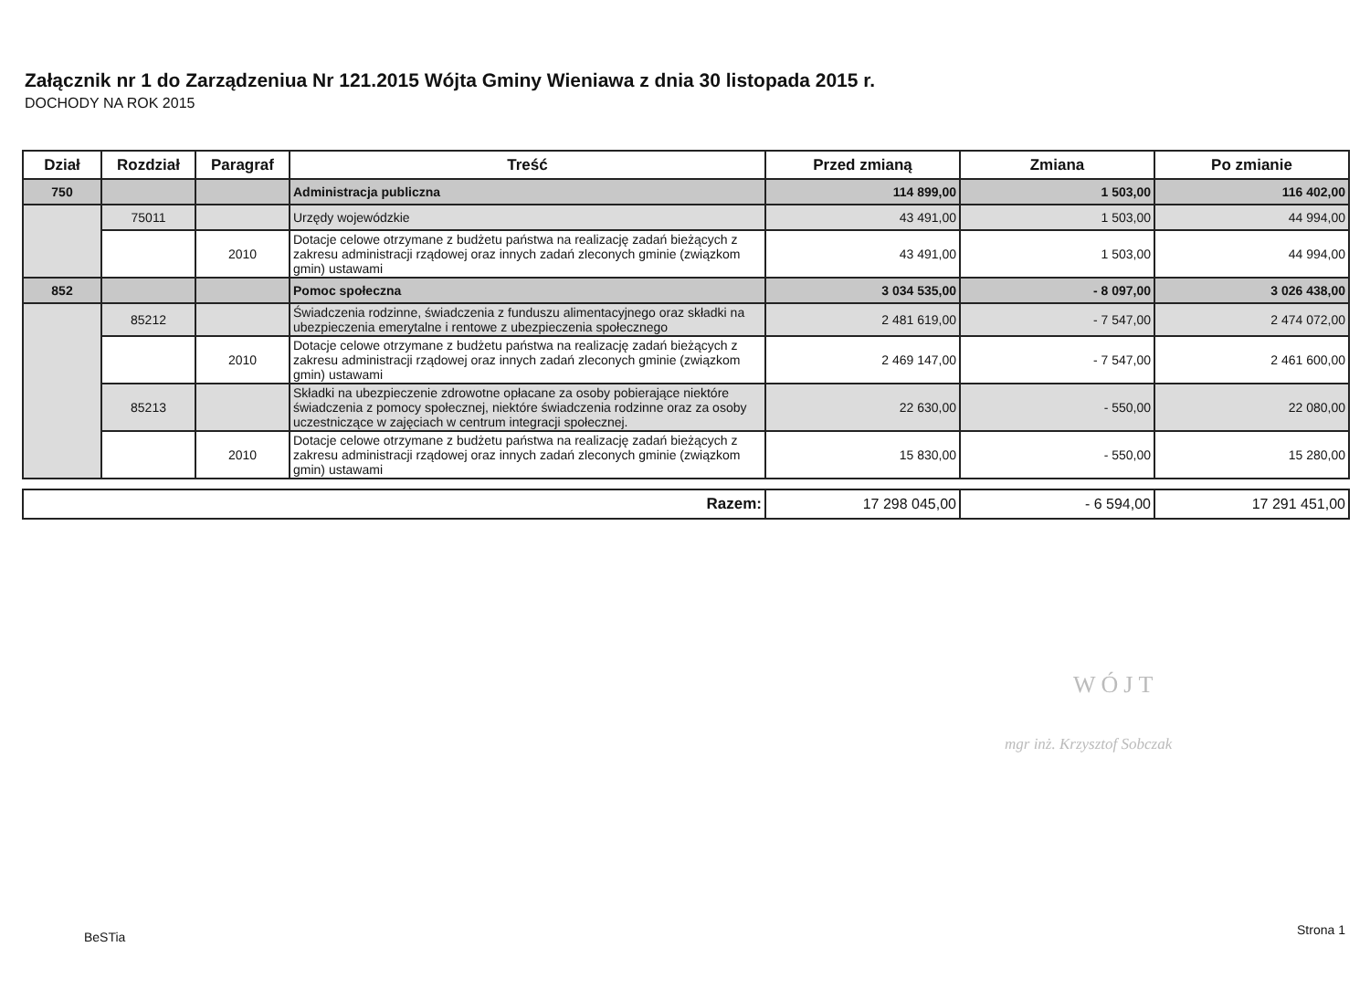Załącznik nr 1 do Zarządzeniua Nr 121.2015 Wójta Gminy Wieniawa z dnia 30 listopada 2015 r.
DOCHODY NA ROK 2015
| Dział | Rozdział | Paragraf | Treść | Przed zmianą | Zmiana | Po zmianie |
| --- | --- | --- | --- | --- | --- | --- |
| 750 | | | Administracja publiczna | 114 899,00 | 1 503,00 | 116 402,00 |
| | 75011 | | Urzędy wojewódzkie | 43 491,00 | 1 503,00 | 44 994,00 |
| | | 2010 | Dotacje celowe otrzymane z budżetu państwa na realizację zadań bieżących z zakresu administracji rządowej oraz innych zadań zleconych gminie (związkom gmin) ustawami | 43 491,00 | 1 503,00 | 44 994,00 |
| 852 | | | Pomoc społeczna | 3 034 535,00 | - 8 097,00 | 3 026 438,00 |
| | 85212 | | Świadczenia rodzinne, świadczenia z funduszu alimentacyjnego oraz składki na ubezpieczenia emerytalne i rentowe z ubezpieczenia społecznego | 2 481 619,00 | - 7 547,00 | 2 474 072,00 |
| | | 2010 | Dotacje celowe otrzymane z budżetu państwa na realizację zadań bieżących z zakresu administracji rządowej oraz innych zadań zleconych gminie (związkom gmin) ustawami | 2 469 147,00 | - 7 547,00 | 2 461 600,00 |
| | 85213 | | Składki na ubezpieczenie zdrowotne opłacane za osoby pobierające niektóre świadczenia z pomocy społecznej, niektóre świadczenia rodzinne oraz za osoby uczestniczące w zajęciach w centrum integracji społecznej. | 22 630,00 | - 550,00 | 22 080,00 |
| | | 2010 | Dotacje celowe otrzymane z budżetu państwa na realizację zadań bieżących z zakresu administracji rządowej oraz innych zadań zleconych gminie (związkom gmin) ustawami | 15 830,00 | - 550,00 | 15 280,00 |
| Razem: | 17 298 045,00 | - 6 594,00 | 17 291 451,00 |
WÓJT
mgr inż. Krzysztof Sobczak
BeSTia Strona 1